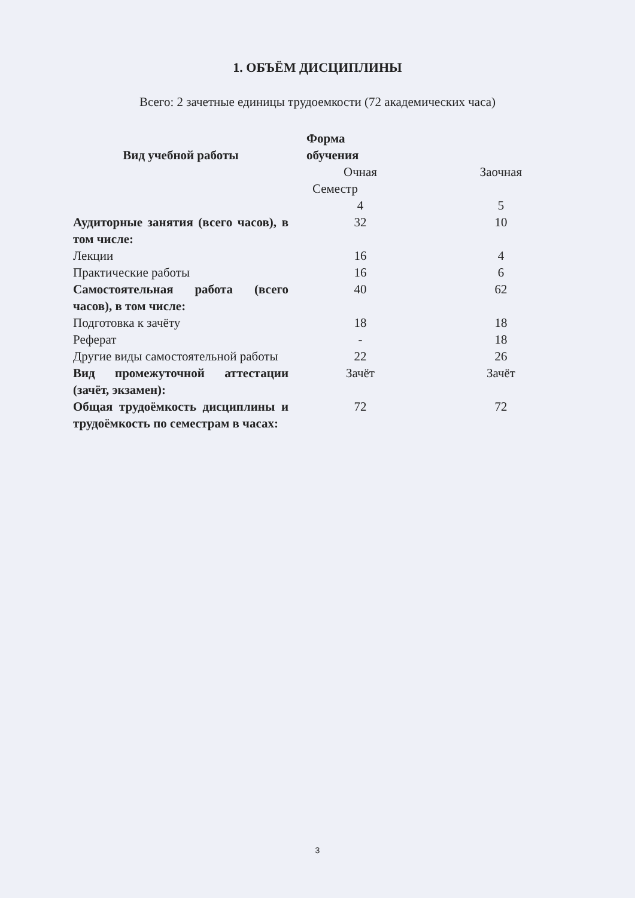1. ОБЪЁМ ДИСЦИПЛИНЫ
Всего: 2 зачетные единицы трудоемкости (72 академических часа)
| Вид учебной работы | Форма обучения | |
| --- | --- | --- |
| | Очная | Заочная |
| | Семестр | |
| | 4 | 5 |
| Аудиторные занятия (всего часов), в том числе: | 32 | 10 |
| Лекции | 16 | 4 |
| Практические работы | 16 | 6 |
| Самостоятельная работа (всего часов), в том числе: | 40 | 62 |
| Подготовка к зачёту | 18 | 18 |
| Реферат | - | 18 |
| Другие виды самостоятельной работы | 22 | 26 |
| Вид промежуточной аттестации (зачёт, экзамен): | Зачёт | Зачёт |
| Общая трудоёмкость дисциплины и трудоёмкость по семестрам в часах: | 72 | 72 |
3